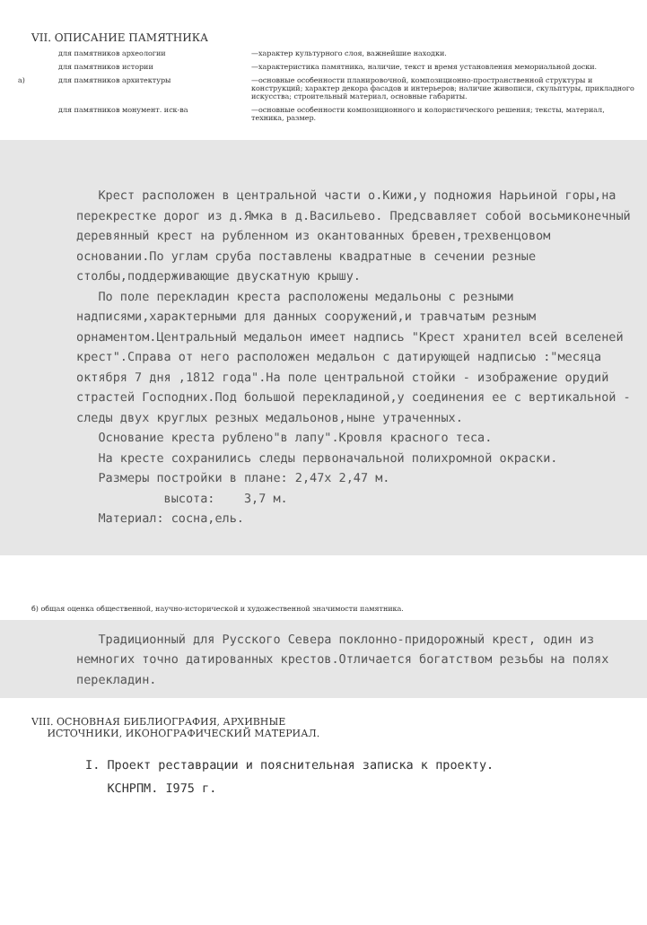VII. ОПИСАНИЕ ПАМЯТНИКА
для памятников археологии —характер культурного слоя, важнейшие находки.
для памятников истории —характеристика памятника, наличие, текст и время установления мемориальной доски.
а) для памятников архитектуры —основные особенности планировочной, композиционно-пространственной структуры и конструкций; характер декора фасадов и интерьеров; наличие живописи, скульптуры, прикладного искусства; строительный материал, основные габариты.
для памятников монумент. иск-ва —основные особенности композиционного и колористического решения; тексты, материал, техника, размер.
Крест расположен в центральной части о.Кижи,у подножия Нарьиной горы,на перекрестке дорог из д.Ямка в д.Васильево. Предсвавляет собой восьмиконечный деревянный крест на рубленном из окантованных бревен,трехвенцовом основании.По углам сруба поставлены квадратные в сечении резные столбы,поддерживающие двускатную крышу.
По поле перекладин креста расположены медальоны с резными надписями,характерными для данных сооружений,и травчатым резным орнаментом.Центральный медальон имеет надпись "Крест хранител всей вселеней крест".Справа от него расположен медальон с датирующей надписью :"месяца октября 7 дня ,1812 года".На поле центральной стойки - изображение орудий страстей Господних.Под большой перекладиной,у соединения ее с вертикальной - следы двух круглых резных медальонов,ныне утраченных.
Основание креста рублено"в лапу".Кровля красного теса.
На кресте сохранились следы первоначальной полихромной окраски.
Размеры постройки в плане: 2,47х 2,47 м.
высота: 3,7 м.
Материал: сосна,ель.
б) общая оценка общественной, научно-исторической и художественной значимости памятника.
Традиционный для Русского Севера поклонно-придорожный крест, один из немногих точно датированных крестов.Отличается богатством резьбы на полях перекладин.
VIII. ОСНОВНАЯ БИБЛИОГРАФИЯ, АРХИВНЫЕ
ИСТОЧНИКИ, ИКОНОГРАФИЧЕСКИЙ МАТЕРИАЛ.
I. Проект реставрации и пояснительная записка к проекту.
КСНРПМ. I975 г.